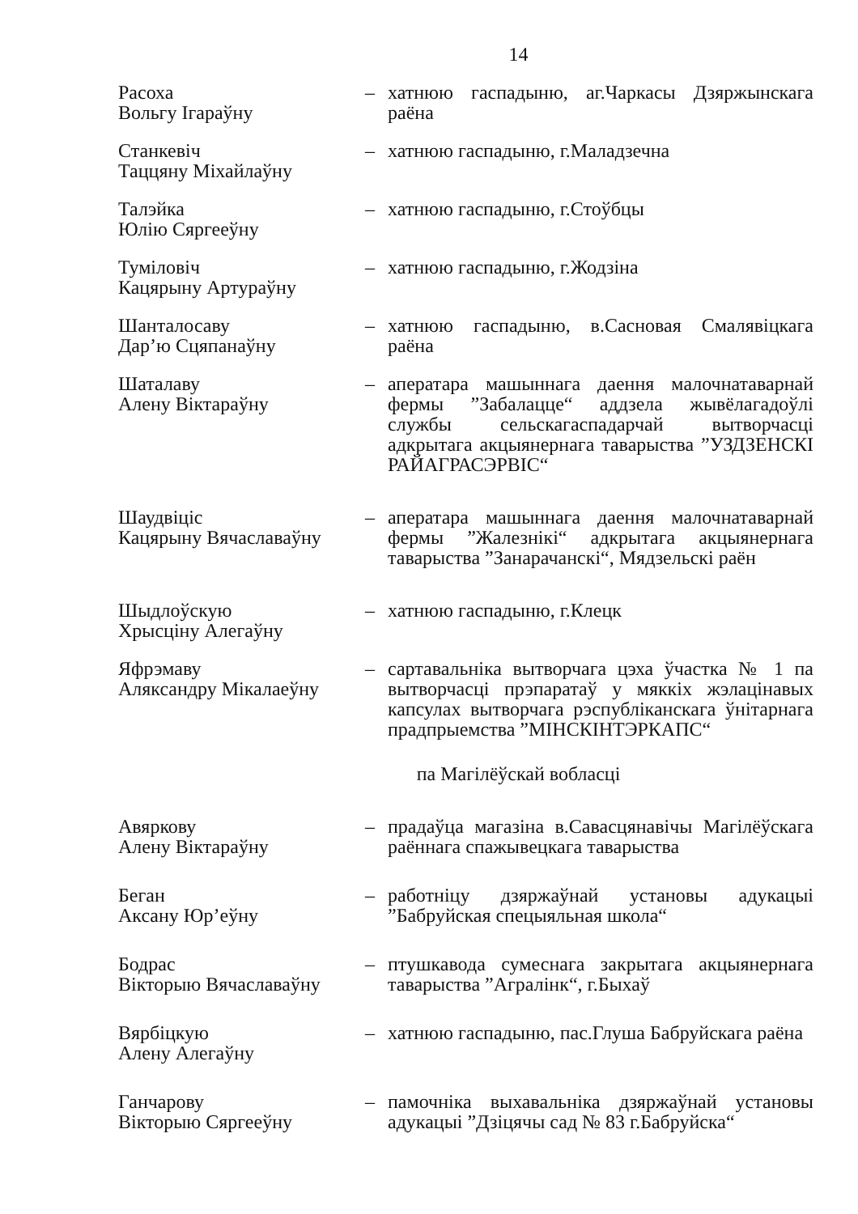14
Расоха
Вольгу Ігараўну
– хатнюю гаспадыню, аг.Чаркасы Дзяржынскага раёна
Станкевіч
Таццяну Міхайлаўну
– хатнюю гаспадыню, г.Маладзечна
Талэйка
Юлію Сяргееўну
– хатнюю гаспадыню, г.Стоўбцы
Туміловіч
Кацярыну Артураўну
– хатнюю гаспадыню, г.Жодзіна
Шанталосаву
Дар’ю Сцяпанаўну
– хатнюю гаспадыню, в.Сасновая Смалявіцкага раёна
Шаталаву
Алену Віктараўну
– аператара машыннага даення малочнатаварнай фермы ”Забалацце“ аддзела жывёлагадоўлі службы сельскагаспадарчай вытворчасці адкрытага акцыянернага таварыства ”УЗДЗЕНСКІ РАЙАГРАСЭРВІС“
Шаудвіціс
Кацярыну Вячаславаўну
– аператара машыннага даення малочнатаварнай фермы ”Жалезнікі“ адкрытага акцыянернага таварыства ”Занарачанскі“, Мядзельскі раён
Шыдлоўскую
Хрысціну Алегаўну
– хатнюю гаспадыню, г.Клецк
Яфрэмаву
Аляксандру Мікалаеўну
– сартавальніка вытворчага цэха ўчастка № 1 па вытворчасці прэпаратаў у мяккіх жэлацінавых капсулах вытворчага рэспубліканскага ўнітарнага прадпрыемства ”МІНСКІНТЭРКАПС“
па Магілёўскай вобласці
Авяркову
Алену Віктараўну
– прадаўца магазіна в.Савасцянавічы Магілёўскага раённага спажывецкага таварыства
Беган
Аксану Юр’еўну
– работніцу дзяржаўнай установы адукацыі ”Бабруйская спецыяльная школа“
Бодрас
Вікторыю Вячаславаўну
– птушкавода сумеснага закрытага акцыянернага таварыства ”Агралінк“, г.Быхаў
Вярбіцкую
Алену Алегаўну
– хатнюю гаспадыню, пас.Глуша Бабруйскага раёна
Ганчарову
Вікторыю Сяргееўну
– памочніка выхавальніка дзяржаўнай установы адукацыі ”Дзіцячы сад № 83 г.Бабруйска“